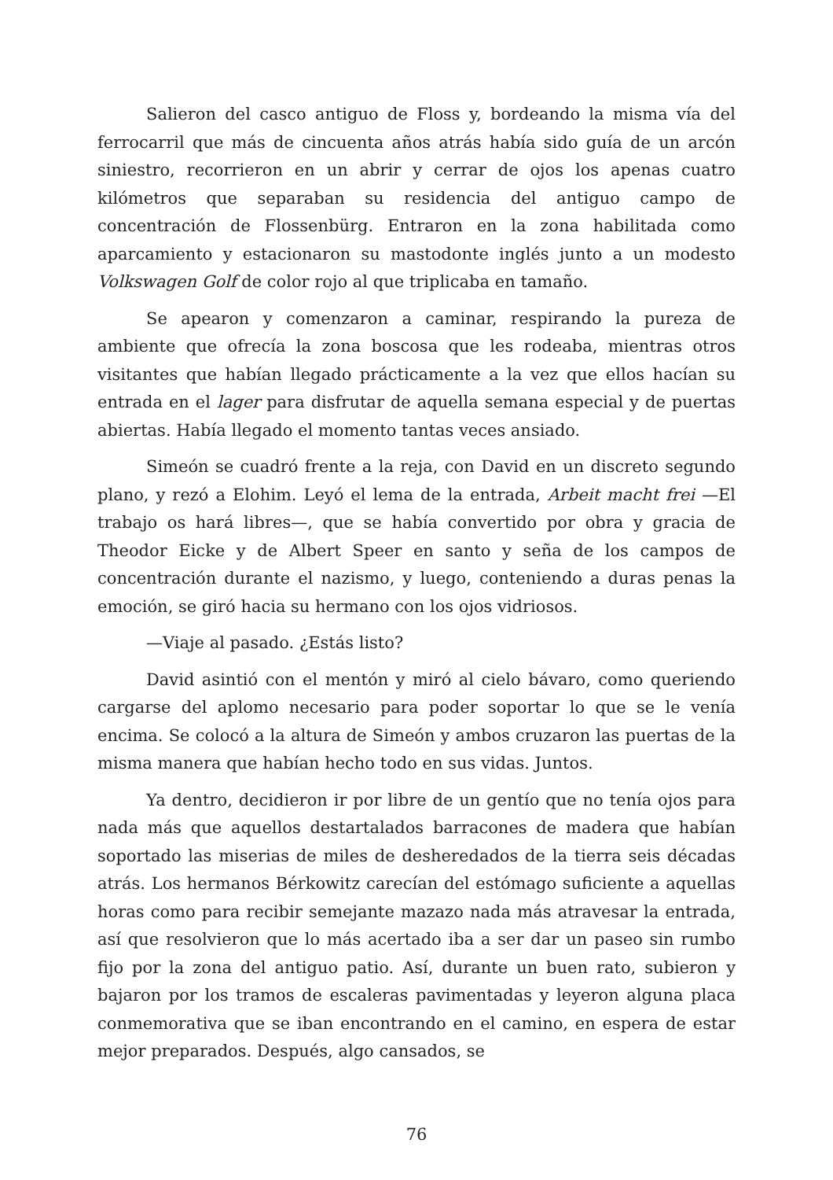Salieron del casco antiguo de Floss y, bordeando la misma vía del ferrocarril que más de cincuenta años atrás había sido guía de un arcón siniestro, recorrieron en un abrir y cerrar de ojos los apenas cuatro kilómetros que separaban su residencia del antiguo campo de concentración de Flossenbürg. Entraron en la zona habilitada como aparcamiento y estacionaron su mastodonte inglés junto a un modesto Volkswagen Golf de color rojo al que triplicaba en tamaño.
Se apearon y comenzaron a caminar, respirando la pureza de ambiente que ofrecía la zona boscosa que les rodeaba, mientras otros visitantes que habían llegado prácticamente a la vez que ellos hacían su entrada en el lager para disfrutar de aquella semana especial y de puertas abiertas. Había llegado el momento tantas veces ansiado.
Simeón se cuadró frente a la reja, con David en un discreto segundo plano, y rezó a Elohim. Leyó el lema de la entrada, Arbeit macht frei —El trabajo os hará libres—, que se había convertido por obra y gracia de Theodor Eicke y de Albert Speer en santo y seña de los campos de concentración durante el nazismo, y luego, conteniendo a duras penas la emoción, se giró hacia su hermano con los ojos vidriosos.
—Viaje al pasado. ¿Estás listo?
David asintió con el mentón y miró al cielo bávaro, como queriendo cargarse del aplomo necesario para poder soportar lo que se le venía encima. Se colocó a la altura de Simeón y ambos cruzaron las puertas de la misma manera que habían hecho todo en sus vidas. Juntos.
Ya dentro, decidieron ir por libre de un gentío que no tenía ojos para nada más que aquellos destartalados barracones de madera que habían soportado las miserias de miles de desheredados de la tierra seis décadas atrás. Los hermanos Bérkowitz carecían del estómago suficiente a aquellas horas como para recibir semejante mazazo nada más atravesar la entrada, así que resolvieron que lo más acertado iba a ser dar un paseo sin rumbo fijo por la zona del antiguo patio. Así, durante un buen rato, subieron y bajaron por los tramos de escaleras pavimentadas y leyeron alguna placa conmemorativa que se iban encontrando en el camino, en espera de estar mejor preparados. Después, algo cansados, se
76